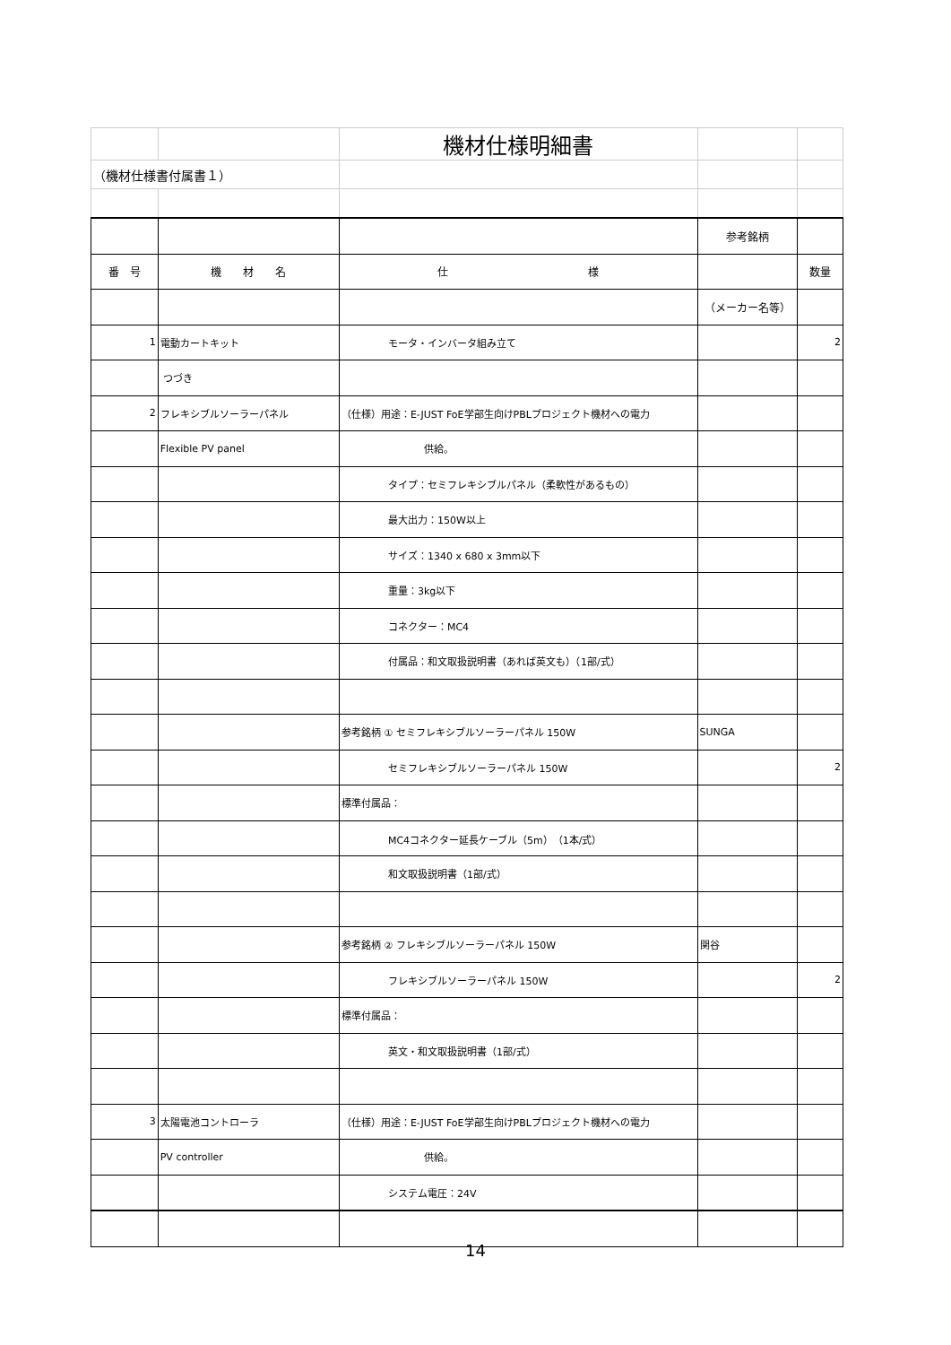| | | 機材仕様明細書 | | |
| （機材仕様書付属書１） | | | | |
| | | | 参考銘柄 | |
| 番 号 | 機 材 名 | 仕 様 | | 数量 |
| | | | （メーカー名等） | |
| 1 | 電動カートキット | モータ・インバータ組み立て | | 2 |
| | つづき | | | |
| 2 | フレキシブルソーラーパネル | （仕様）用途：E-JUST FoE学部生向けPBLプロジェクト機材への電力 | | |
| | Flexible PV panel | 供給。 | | |
| | | タイプ：セミフレキシブルパネル（柔軟性があるもの） | | |
| | | 最大出力：150W以上 | | |
| | | サイズ：1340 x 680 x 3mm以下 | | |
| | | 重量：3kg以下 | | |
| | | コネクター：MC4 | | |
| | | 付属品：和文取扱説明書（あれば英文も）（1部/式） | | |
| | | 参考銘柄 ① セミフレキシブルソーラーパネル 150W | SUNGA | |
| | | セミフレキシブルソーラーパネル 150W | | 2 |
| | | 標準付属品： | | |
| | | MC4コネクター延長ケーブル（5m）（1本/式） | | |
| | | 和文取扱説明書（1部/式） | | |
| | | 参考銘柄 ② フレキシブルソーラーパネル 150W | 関谷 | |
| | | フレキシブルソーラーパネル 150W | | 2 |
| | | 標準付属品： | | |
| | | 英文・和文取扱説明書（1部/式） | | |
| 3 | 太陽電池コントローラ | （仕様）用途：E-JUST FoE学部生向けPBLプロジェクト機材への電力 | | |
| | PV controller | 供給。 | | |
| | | システム電圧：24V | | |
14